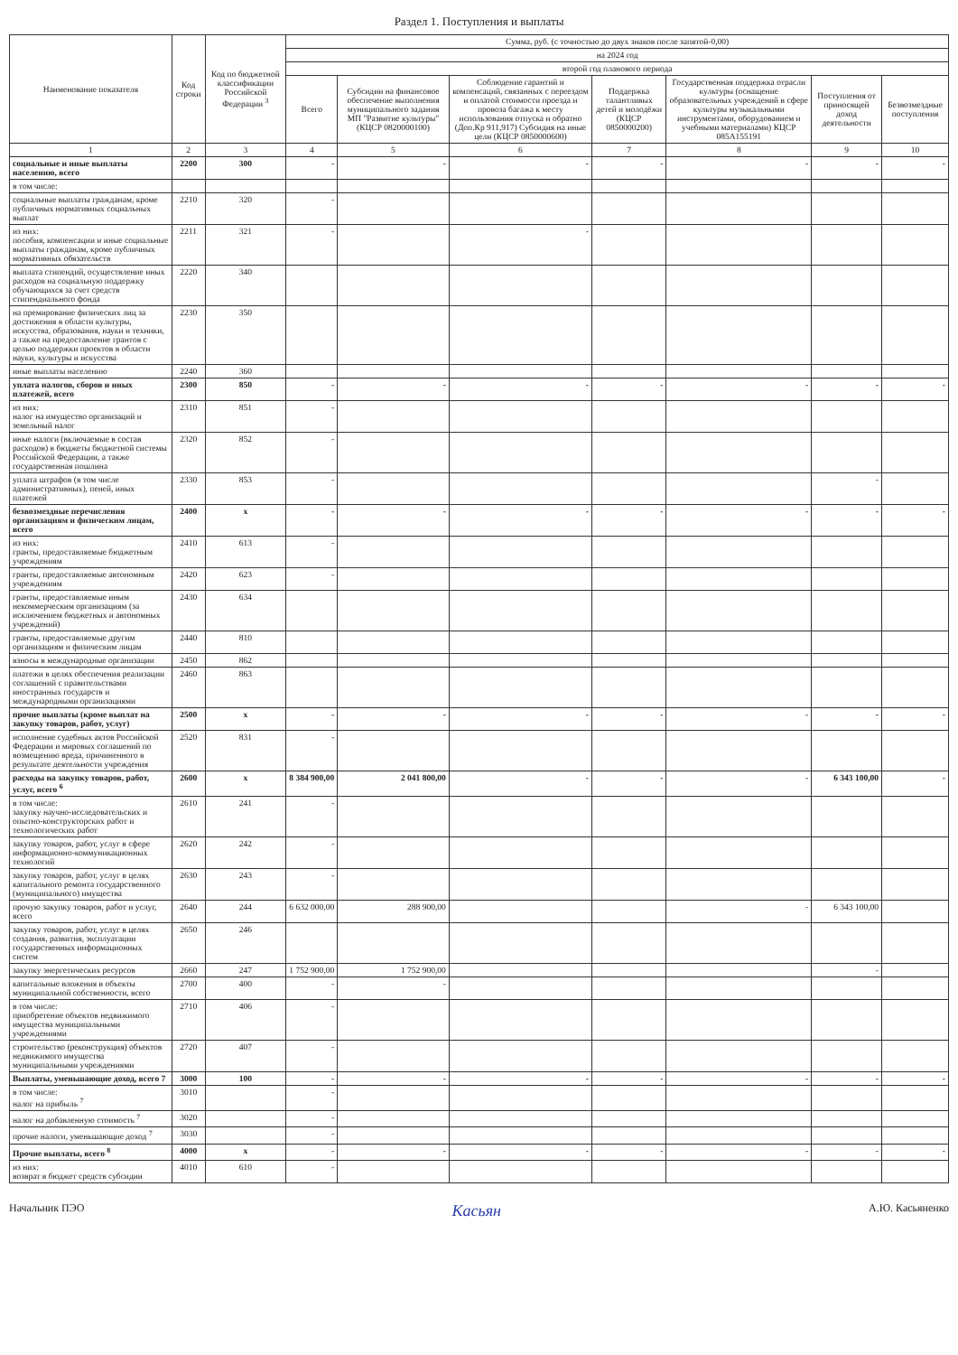Раздел 1. Поступления и выплаты
| Наименование показателя | Код строки | Код по бюджетной классификации Российской Федерации <sup>3</sup> | Сумма, руб. (с точностью до двух знаков после запятой-0,00) | | | | | | |
| --- | --- | --- | --- | --- | --- | --- | --- | --- | --- |
| | | | на 2024 год | | | | | | |
| | | | второй год планового периода | | | | | | |
| | | | Всего | Субсидии на финансовое обеспечение выполнения муниципального задания МП "Развитие культуры" (КЦСР 0820000100) | Соблюдение гарантий и компенсаций, связанных с переездом и оплатой стоимости проезда и провоза багажа к месту использования отпуска и обратно (Доп.Кр 911,917) Субсидия на иные цели (КЦСР 0850000600) | Поддержка талантливых детей и молодёжи (КЦСР 0850000200) | Государственная поддержка отрасли культуры (оснащение образовательных учреждений в сфере культуры музыкальными инструментами, оборудованием и учебными материалами) КЦСР 085А155191 | Поступления от приносящей доход деятельности | Безвозмездные поступления |
| 1 | 2 | 3 | 4 | 5 | 6 | 7 | 8 | 9 | 10 |
| социальные и иные выплаты населению, всего | 2200 | 300 | - | - | - | - | - | - | - |
| в том числе: | | | | | | | | | |
| социальные выплаты гражданам, кроме публичных нормативных социальных выплат | 2210 | 320 | - | | | | | | |
| из них: пособия, компенсации и иные социальные выплаты гражданам, кроме публичных нормативных обязательств | 2211 | 321 | - | | - | | | | |
| выплата стипендий, осуществление иных расходов на социальную поддержку обучающихся за счет средств стипендиального фонда | 2220 | 340 | | | | | | | |
| на премирование физических лиц за достижения в области культуры, искусства, образования, науки и техники, а также на предоставление грантов с целью поддержки проектов в области науки, культуры и искусства | 2230 | 350 | | | | | | | |
| иные выплаты населению | 2240 | 360 | | | | | | | |
| уплата налогов, сборов и иных платежей, всего | 2300 | 850 | - | - | - | - | - | - | - |
| из них: налог на имущество организаций и земельный налог | 2310 | 851 | - | | | | | | |
| иные налоги (включаемые в состав расходов) в бюджеты бюджетной системы Российской Федерации, а также государственная пошлина | 2320 | 852 | - | | | | | | |
| уплата штрафов (в том числе административных), пеней, иных платежей | 2330 | 853 | - | | | | | - | |
| безвозмездные перечисления организациям и физическим лицам, всего | 2400 | x | - | - | - | - | - | - | - |
| из них: гранты, предоставляемые бюджетным учреждениям | 2410 | 613 | - | | | | | | |
| гранты, предоставляемые автономным учреждениям | 2420 | 623 | - | | | | | | |
| гранты, предоставляемые иным некоммерческим организациям (за исключением бюджетных и автономных учреждений) | 2430 | 634 | | | | | | | |
| гранты, предоставляемые другим организациям и физическим лицам | 2440 | 810 | | | | | | | |
| взносы в международные организации | 2450 | 862 | | | | | | | |
| платежи в целях обеспечения реализации соглашений с правительствами иностранных государств и международными организациями | 2460 | 863 | | | | | | | |
| прочие выплаты (кроме выплат на закупку товаров, работ, услуг) | 2500 | x | - | - | - | - | - | - | - |
| исполнение судебных актов Российской Федерации и мировых соглашений по возмещению вреда, причиненного в результате деятельности учреждения | 2520 | 831 | - | | | | | | |
| расходы на закупку товаров, работ, услуг, всего <sup>6</sup> | 2600 | x | 8 384 900,00 | 2 041 800,00 | - | - | - | 6 343 100,00 | - |
| в том числе: закупку научно-исследовательских и опытно-конструкторских работ и технологических работ | 2610 | 241 | - | | | | | | |
| закупку товаров, работ, услуг в сфере информационно-коммуникационных технологий | 2620 | 242 | - | | | | | | |
| закупку товаров, работ, услуг в целях капитального ремонта государственного (муниципального) имущества | 2630 | 243 | - | | | | | | |
| прочую закупку товаров, работ и услуг, всего | 2640 | 244 | 6 632 000,00 | 288 900,00 | | | - | 6 343 100,00 | |
| закупку товаров, работ, услуг в целях создания, развития, эксплуатации государственных информационных систем | 2650 | 246 | | | | | | | |
| закупку энергетических ресурсов | 2660 | 247 | 1 752 900,00 | 1 752 900,00 | | | | - | |
| капитальные вложения в объекты муниципальной собственности, всего | 2700 | 400 | - | - | | | | | |
| в том числе: приобретение объектов недвижимого имущества муниципальными учреждениями | 2710 | 406 | - | | | | | | |
| строительство (реконструкция) объектов недвижимого имущества муниципальными учреждениями | 2720 | 407 | - | | | | | | |
| Выплаты, уменьшающие доход, всего 7 | 3000 | 100 | - | - | - | - | - | - | - |
| в том числе: налог на прибыль <sup>7</sup> | 3010 | | - | | | | | | |
| налог на добавленную стоимость <sup>7</sup> | 3020 | | - | | | | | | |
| прочие налоги, уменьшающие доход <sup>7</sup> | 3030 | | - | | | | | | |
| Прочие выплаты, всего <sup>8</sup> | 4000 | x | - | - | - | - | - | - | - |
| из них: возврат в бюджет средств субсидии | 4010 | 610 | - | | | | | | |
Начальник ПЭО Касьян А.Ю. Касьяненко